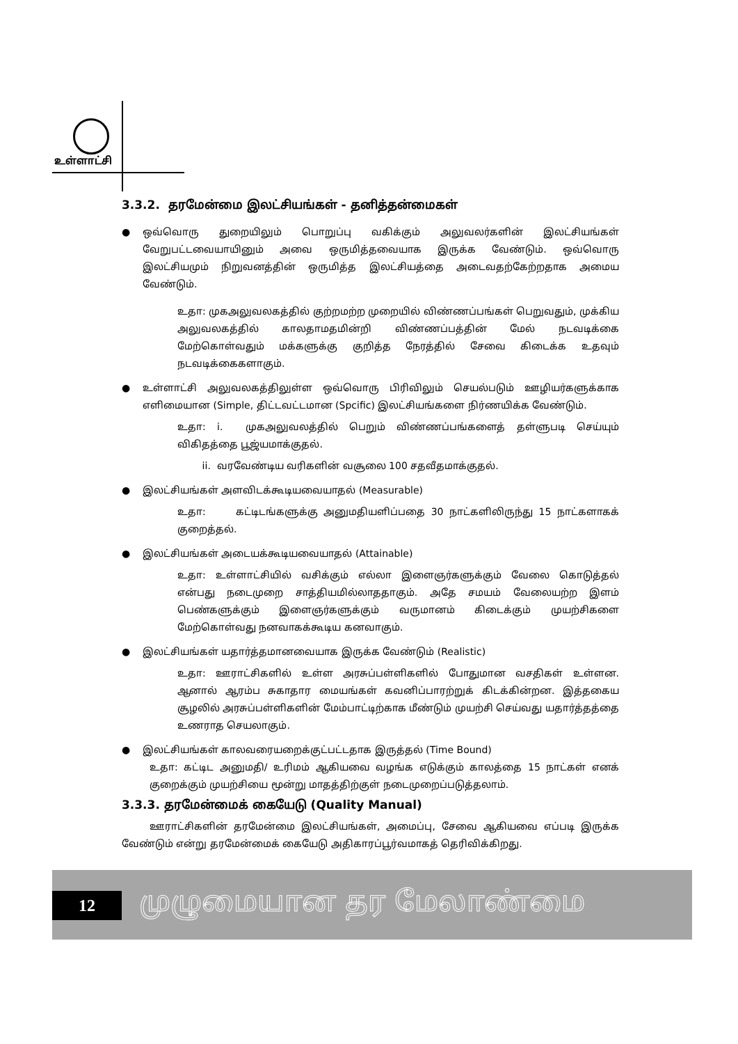உள்ளாட்சி
3.3.2. தரமேன்மை இலட்சியங்கள் - தனித்தன்மைகள்
● ஒவ்வொரு துறையிலும் பொறுப்பு வகிக்கும் அலுவலர்களின் இலட்சியங்கள் வேறுபட்டவையாயினும் அவை ஒருமித்தவையாக இருக்க வேண்டும். ஒவ்வொரு இலட்சியமும் நிறுவனத்தின் ஒருமித்த இலட்சியத்தை அடைவதற்கேற்றதாக அமைய வேண்டும்.
உதா: முகஅலுவலகத்தில் குற்றமற்ற முறையில் விண்ணப்பங்கள் பெறுவதும், முக்கிய அலுவலகத்தில் காலதாமதமின்றி விண்ணப்பத்தின் மேல் நடவடிக்கை மேற்கொள்வதும் மக்களுக்கு குறித்த நேரத்தில் சேவை கிடைக்க உதவும் நடவடிக்கைகளாகும்.
● உள்ளாட்சி அலுவலகத்திலுள்ள ஒவ்வொரு பிரிவிலும் செயல்படும் ஊழியர்களுக்காக எளிமையான (Simple, திட்டவட்டமான (Spcific) இலட்சியங்களை நிர்ணயிக்க வேண்டும்.
உதா: i. முகஅலுவலத்தில் பெறும் விண்ணப்பங்களைத் தள்ளுபடி செய்யும் விகிதத்தை பூஜ்யமாக்குதல்.
ii. வரவேண்டிய வரிகளின் வசூலை 100 சதவீதமாக்குதல்.
● இலட்சியங்கள் அளவிடக்கூடியவையாதல் (Measurable)
உதா: கட்டிடங்களுக்கு அனுமதியளிப்பதை 30 நாட்களிலிருந்து 15 நாட்களாகக் குறைத்தல்.
● இலட்சியங்கள் அடையக்கூடியவையாதல் (Attainable)
உதா: உள்ளாட்சியில் வசிக்கும் எல்லா இளைஞர்களுக்கும் வேலை கொடுத்தல் என்பது நடைமுறை சாத்தியமில்லாததாகும். அதே சமயம் வேலையற்ற இளம் பெண்களுக்கும் இளைஞர்களுக்கும் வருமானம் கிடைக்கும் முயற்சிகளை மேற்கொள்வது நனவாகக்கூடிய கனவாகும்.
● இலட்சியங்கள் யதார்த்தமானவையாக இருக்க வேண்டும் (Realistic)
உதா: ஊராட்சிகளில் உள்ள அரசுப்பள்ளிகளில் போதுமான வசதிகள் உள்ளன. ஆனால் ஆரம்ப சுகாதார மையங்கள் கவனிப்பாரற்றுக் கிடக்கின்றன. இத்தகைய சூழலில் அரசுப்பள்ளிகளின் மேம்பாட்டிற்காக மீண்டும் முயற்சி செய்வது யதார்த்தத்தை உணராத செயலாகும்.
● இலட்சியங்கள் காலவரையறைக்குட்பட்டதாக இருத்தல் (Time Bound)
உதா: கட்டிட அனுமதி/ உரிமம் ஆகியவை வழங்க எடுக்கும் காலத்தை 15 நாட்கள் எனக் குறைக்கும் முயற்சியை மூன்று மாதத்திற்குள் நடைமுறைப்படுத்தலாம்.
3.3.3. தரமேன்மைக் கையேடு (Quality Manual)
ஊராட்சிகளின் தரமேன்மை இலட்சியங்கள், அமைப்பு, சேவை ஆகியவை எப்படி இருக்க வேண்டும் என்று தரமேன்மைக் கையேடு அதிகாரப்பூர்வமாகத் தெரிவிக்கிறது.
12 முழுமையான தர மேலாண்மை